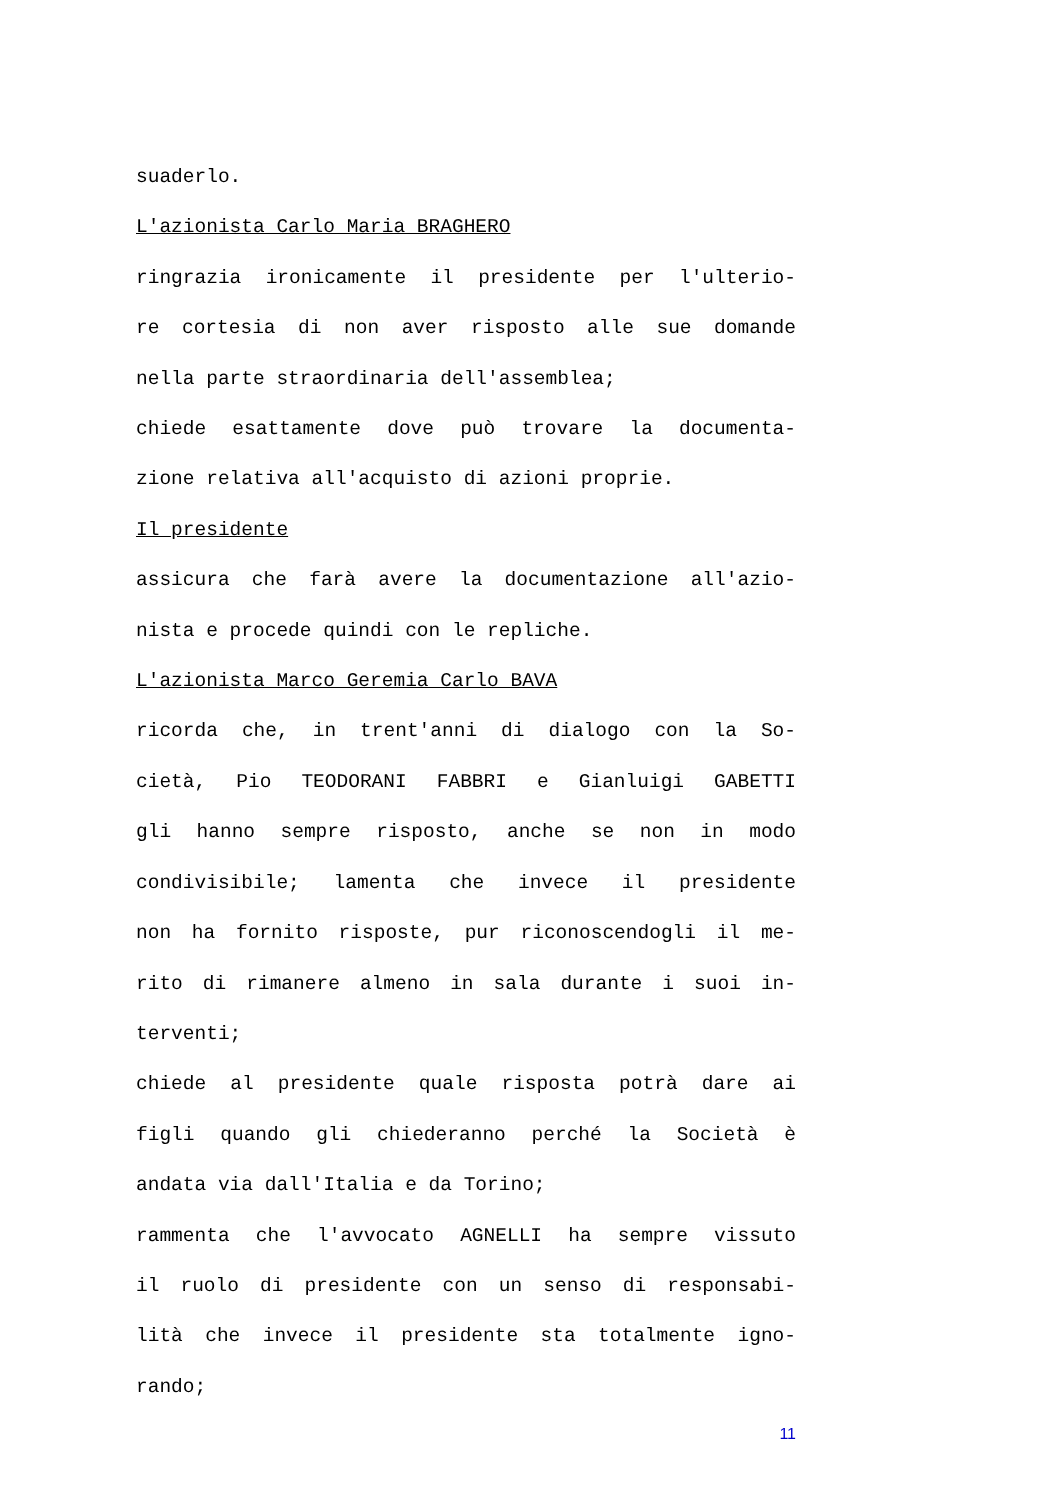suaderlo.
L'azionista Carlo Maria BRAGHERO
ringrazia ironicamente il presidente per l'ulterio-
re cortesia di non aver risposto alle sue domande
nella parte straordinaria dell'assemblea;
chiede esattamente dove può trovare la documenta-
zione relativa all'acquisto di azioni proprie.
Il presidente
assicura che farà avere la documentazione all'azio-
nista e procede quindi con le repliche.
L'azionista Marco Geremia Carlo BAVA
ricorda che, in trent'anni di dialogo con la So-
cietà, Pio TEODORANI FABBRI e Gianluigi GABETTI
gli hanno sempre risposto, anche se non in modo
condivisibile; lamenta che invece il presidente
non ha fornito risposte, pur riconoscendogli il me-
rito di rimanere almeno in sala durante i suoi in-
terventi;
chiede al presidente quale risposta potrà dare ai
figli quando gli chiederanno perché la Società è
andata via dall'Italia e da Torino;
rammenta che l'avvocato AGNELLI ha sempre vissuto
il ruolo di presidente con un senso di responsabi-
lità che invece il presidente sta totalmente igno-
rando;
11